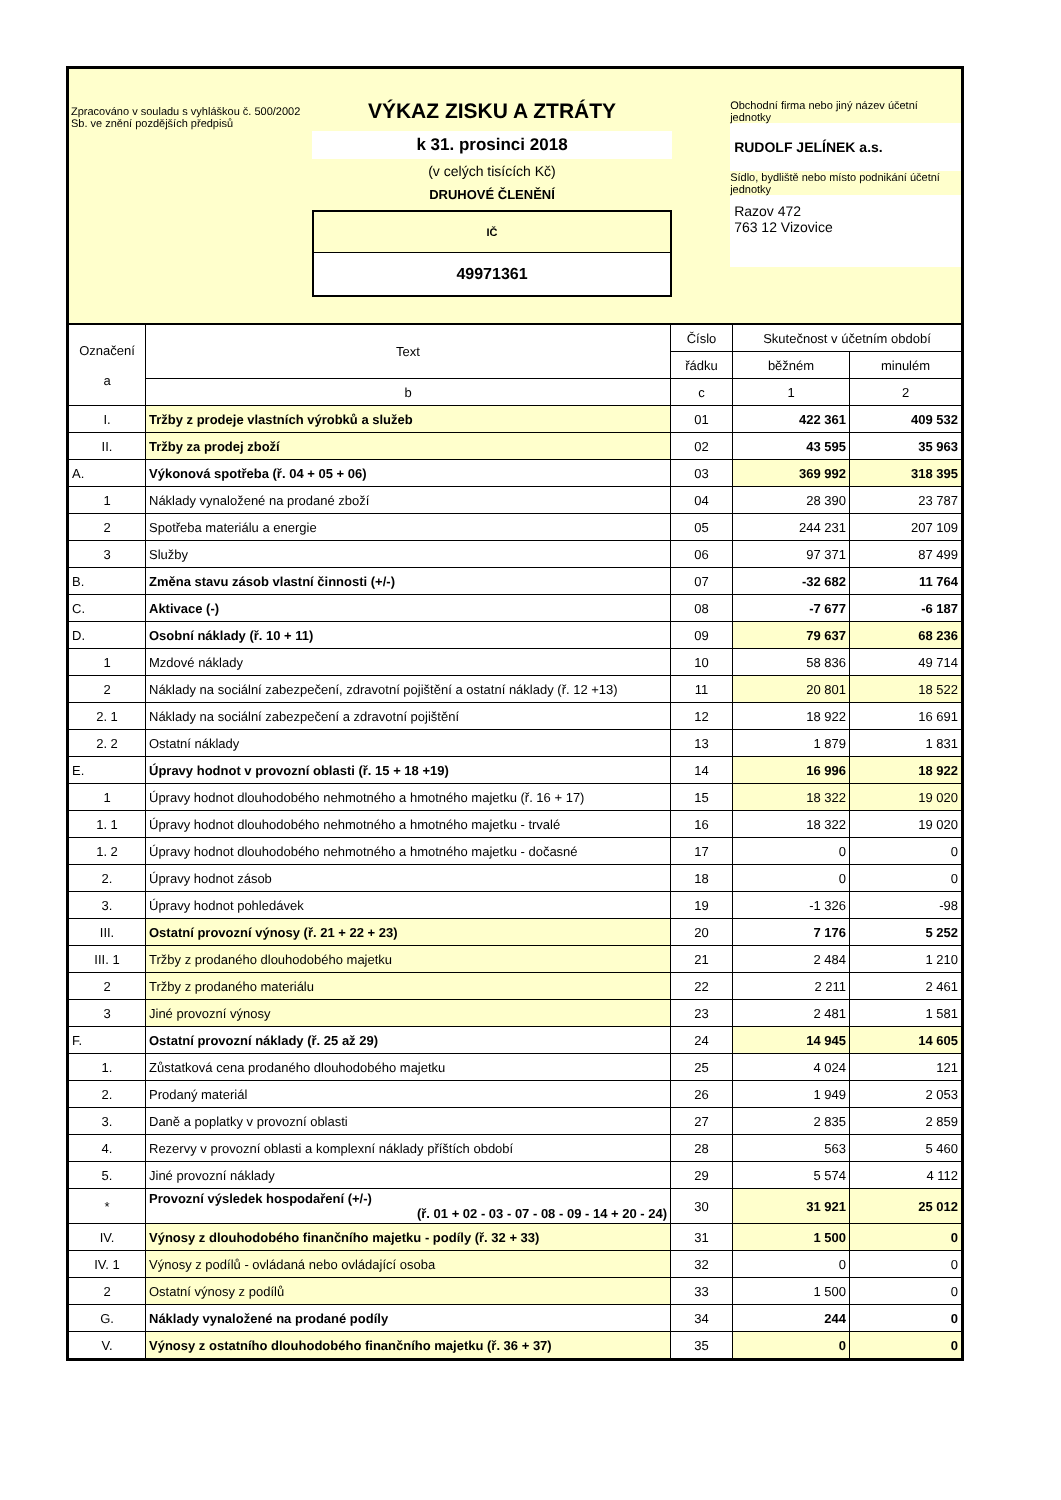Zpracováno v souladu s vyhláškou č. 500/2002 Sb. ve znění pozdějších předpisů
VÝKAZ ZISKU A ZTRÁTY
k 31. prosinci 2018
(v celých tisících Kč)
DRUHOVÉ ČLENĚNÍ
IČ
49971361
Obchodní firma nebo jiný název účetní jednotky
RUDOLF JELÍNEK a.s.
Sídlo, bydliště nebo místo podnikání účetní jednotky
Razov 472
763 12 Vizovice
| Označení a | Text | Číslo | Skutečnost v účetním období | |
| --- | --- | --- | --- | --- |
| | | řádku | běžném | minulém |
| | b | c | 1 | 2 |
| I. | Tržby z prodeje vlastních výrobků a služeb | 01 | 422 361 | 409 532 |
| II. | Tržby za prodej zboží | 02 | 43 595 | 35 963 |
| A. | Výkonová spotřeba (ř. 04 + 05 + 06) | 03 | 369 992 | 318 395 |
| 1 | Náklady vynaložené na prodané zboží | 04 | 28 390 | 23 787 |
| 2 | Spotřeba materiálu a energie | 05 | 244 231 | 207 109 |
| 3 | Služby | 06 | 97 371 | 87 499 |
| B. | Změna stavu zásob vlastní činnosti (+/-) | 07 | -32 682 | 11 764 |
| C. | Aktivace (-) | 08 | -7 677 | -6 187 |
| D. | Osobní náklady (ř. 10 + 11) | 09 | 79 637 | 68 236 |
| 1 | Mzdové náklady | 10 | 58 836 | 49 714 |
| 2 | Náklady na sociální zabezpečení, zdravotní pojištění a ostatní náklady (ř. 12 +13) | 11 | 20 801 | 18 522 |
| 2. 1 | Náklady na sociální zabezpečení a zdravotní pojištění | 12 | 18 922 | 16 691 |
| 2. 2 | Ostatní náklady | 13 | 1 879 | 1 831 |
| E. | Úpravy hodnot v provozní oblasti (ř. 15 + 18 +19) | 14 | 16 996 | 18 922 |
| 1 | Úpravy hodnot dlouhodobého nehmotného a hmotného majetku (ř. 16 + 17) | 15 | 18 322 | 19 020 |
| 1. 1 | Úpravy hodnot dlouhodobého nehmotného a hmotného majetku - trvalé | 16 | 18 322 | 19 020 |
| 1. 2 | Úpravy hodnot dlouhodobého nehmotného a hmotného majetku - dočasné | 17 | 0 | 0 |
| 2. | Úpravy hodnot zásob | 18 | 0 | 0 |
| 3. | Úpravy hodnot pohledávek | 19 | -1 326 | -98 |
| III. | Ostatní provozní výnosy (ř. 21 + 22 + 23) | 20 | 7 176 | 5 252 |
| III. 1 | Tržby z prodaného dlouhodobého majetku | 21 | 2 484 | 1 210 |
| 2 | Tržby z prodaného materiálu | 22 | 2 211 | 2 461 |
| 3 | Jiné provozní výnosy | 23 | 2 481 | 1 581 |
| F. | Ostatní provozní náklady (ř. 25 až 29) | 24 | 14 945 | 14 605 |
| 1. | Zůstatková cena prodaného dlouhodobého majetku | 25 | 4 024 | 121 |
| 2. | Prodaný materiál | 26 | 1 949 | 2 053 |
| 3. | Daně a poplatky v provozní oblasti | 27 | 2 835 | 2 859 |
| 4. | Rezervy v provozní oblasti a komplexní náklady příštích období | 28 | 563 | 5 460 |
| 5. | Jiné provozní náklady | 29 | 5 574 | 4 112 |
| * | Provozní výsledek hospodaření (+/-) (ř. 01 + 02 - 03 - 07 - 08 - 09 - 14 + 20 - 24) | 30 | 31 921 | 25 012 |
| IV. | Výnosy z dlouhodobého finančního majetku - podíly (ř. 32 + 33) | 31 | 1 500 | 0 |
| IV. 1 | Výnosy z podílů - ovládaná nebo ovládající osoba | 32 | 0 | 0 |
| 2 | Ostatní výnosy z podílů | 33 | 1 500 | 0 |
| G. | Náklady vynaložené na prodané podíly | 34 | 244 | 0 |
| V. | Výnosy z ostatního dlouhodobého finančního majetku (ř. 36 + 37) | 35 | 0 | 0 |